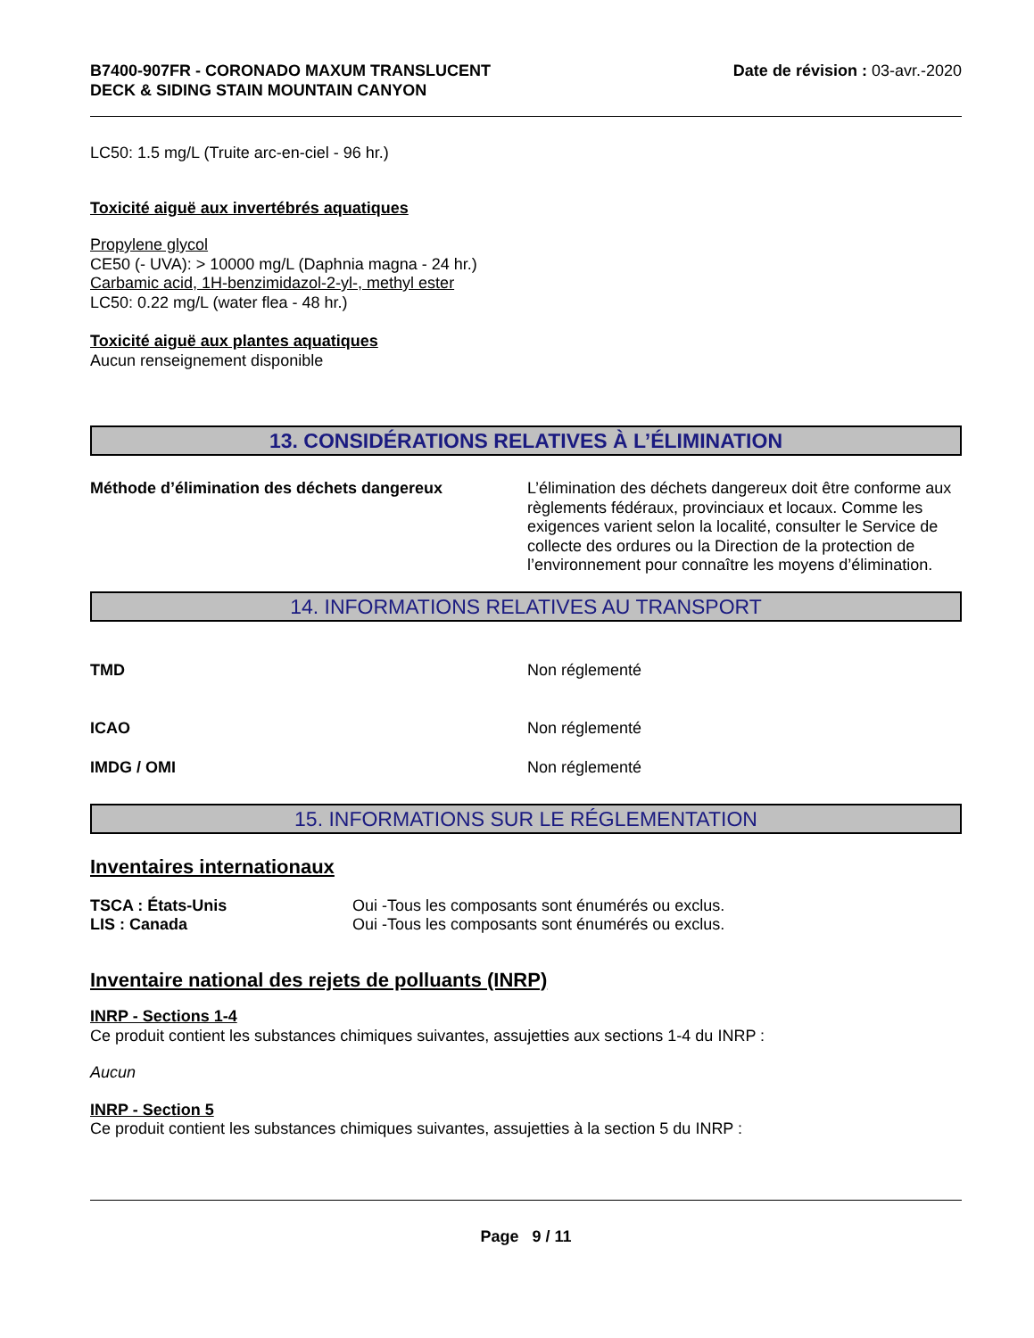B7400-907FR - CORONADO MAXUM TRANSLUCENT
DECK & SIDING STAIN MOUNTAIN CANYON
Date de révision : 03-avr.-2020
LC50: 1.5 mg/L (Truite arc-en-ciel - 96 hr.)
Toxicité aiguë aux invertébrés aquatiques
Propylene glycol
CE50 (- UVA): > 10000 mg/L (Daphnia magna - 24 hr.)
Carbamic acid, 1H-benzimidazol-2-yl-, methyl ester
LC50: 0.22 mg/L (water flea - 48 hr.)
Toxicité aiguë aux plantes aquatiques
Aucun renseignement disponible
13. CONSIDÉRATIONS RELATIVES À L’ÉLIMINATION
Méthode d’élimination des déchets dangereux L’élimination des déchets dangereux doit être conforme aux règlements fédéraux, provinciaux et locaux. Comme les exigences varient selon la localité, consulter le Service de collecte des ordures ou la Direction de la protection de l’environnement pour connaître les moyens d’élimination.
14. INFORMATIONS RELATIVES AU TRANSPORT
TMD Non réglementé
ICAO Non réglementé
IMDG / OMI Non réglementé
15. INFORMATIONS SUR LE RÉGLEMENTATION
Inventaires internationaux
TSCA : États-Unis Oui -Tous les composants sont énumérés ou exclus.
LIS : Canada Oui -Tous les composants sont énumérés ou exclus.
Inventaire national des rejets de polluants (INRP)
INRP - Sections 1-4
Ce produit contient les substances chimiques suivantes, assujetties aux sections 1-4 du INRP :
Aucun
INRP - Section 5
Ce produit contient les substances chimiques suivantes, assujetties à la section 5 du INRP :
Page 9 / 11